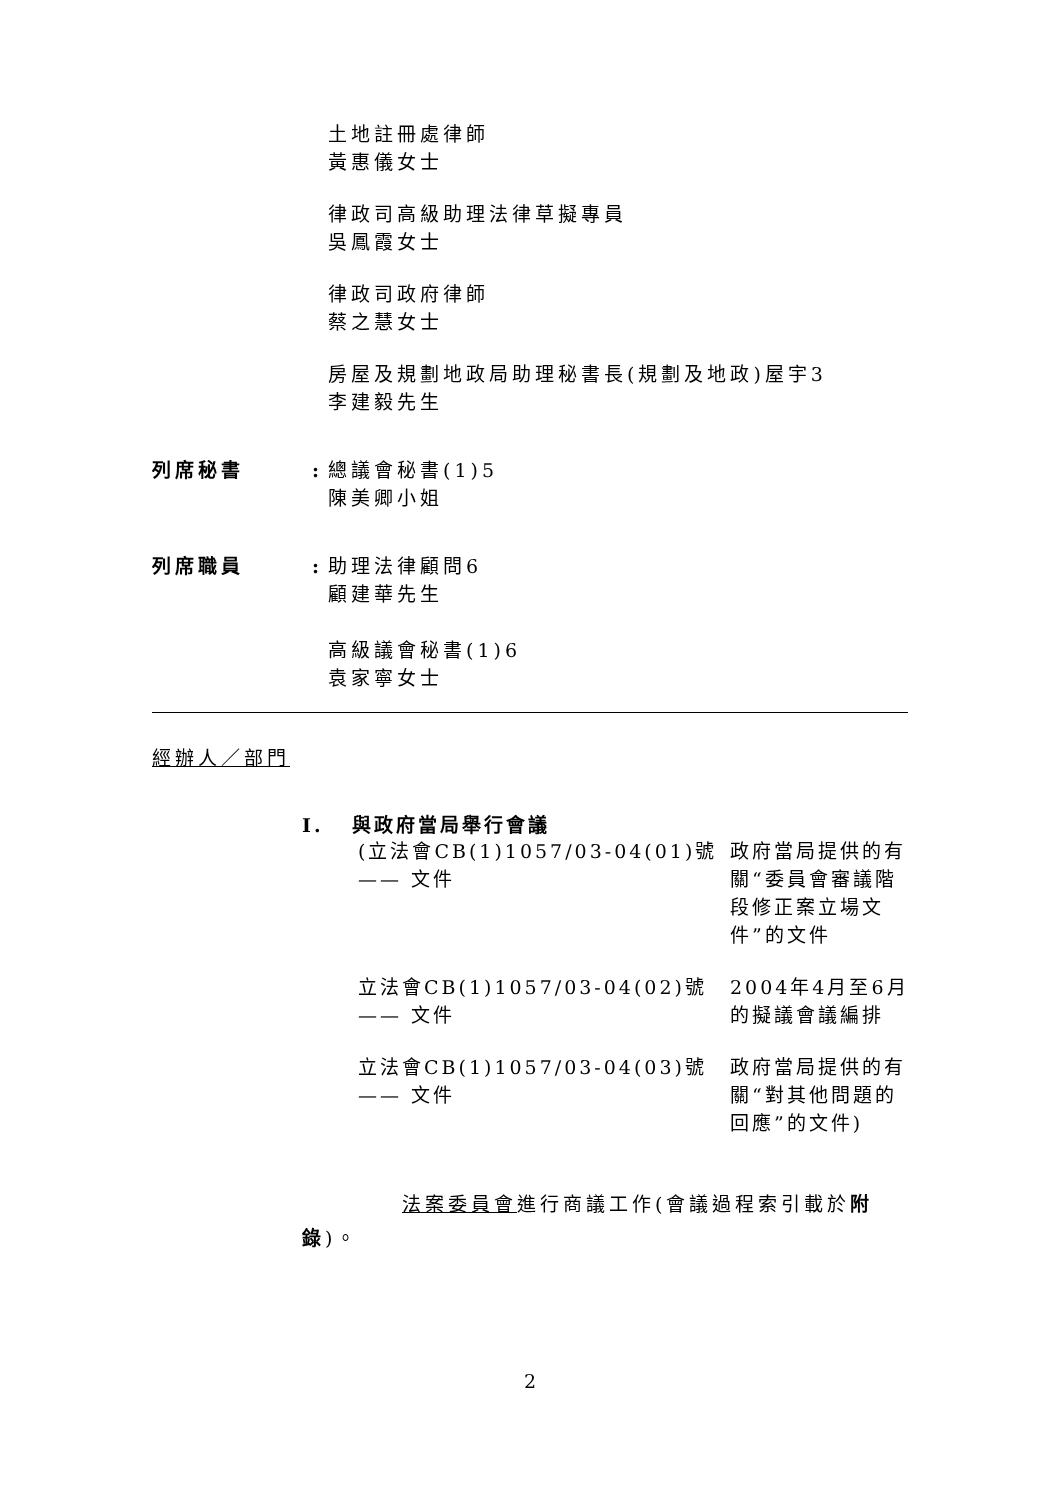土地註冊處律師
黃惠儀女士
律政司高級助理法律草擬專員
吳鳳霞女士
律政司政府律師
蔡之慧女士
房屋及規劃地政局助理秘書長(規劃及地政)屋宇3
李建毅先生
列席秘書 : 總議會秘書(1)5
陳美卿小姐
列席職員 : 助理法律顧問6
顧建華先生
高級議會秘書(1)6
袁家寧女士
經辦人／部門
I. 與政府當局舉行會議
(立法會CB(1)1057/03-04(01)號 —— 文件
政府當局提供的有關“委員會審議階段修正案立場文件”的文件
立法會CB(1)1057/03-04(02)號 —— 文件
2004年4月至6月的擬議會議編排
立法會CB(1)1057/03-04(03)號 —— 文件
政府當局提供的有關“對其他問題的回應”的文件)
法案委員會進行商議工作(會議過程索引載於附錄)。
2